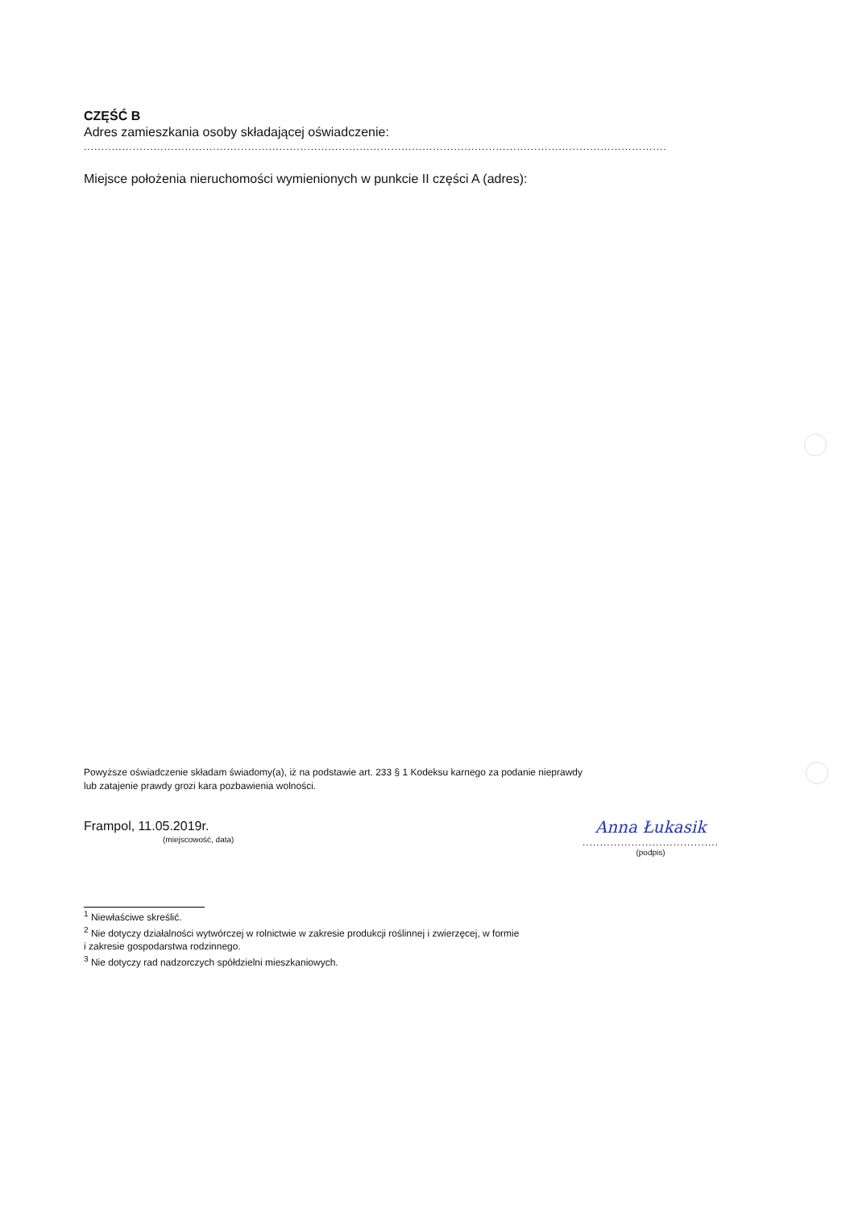CZĘŚĆ B
Adres zamieszkania osoby składającej oświadczenie:
.......................................................................................................................................................................
Miejsce położenia nieruchomości wymienionych w punkcie II części A (adres):
Powyższe oświadczenie składam świadomy(a), iż na podstawie art. 233 § 1 Kodeksu karnego za podanie nieprawdy
lub zatajenie prawdy grozi kara pozbawienia wolności.
Frampol, 11.05.2019r.
(miejscowość, data)
Anna Łukasik
.......................................
(podpis)
<sup>1</sup> Niewłaściwe skreślić.
<sup>2</sup> Nie dotyczy działalności wytwórczej w rolnictwie w zakresie produkcji roślinnej i zwierzęcej, w formie
i zakresie gospodarstwa rodzinnego.
<sup>3</sup> Nie dotyczy rad nadzorczych spółdzielni mieszkaniowych.